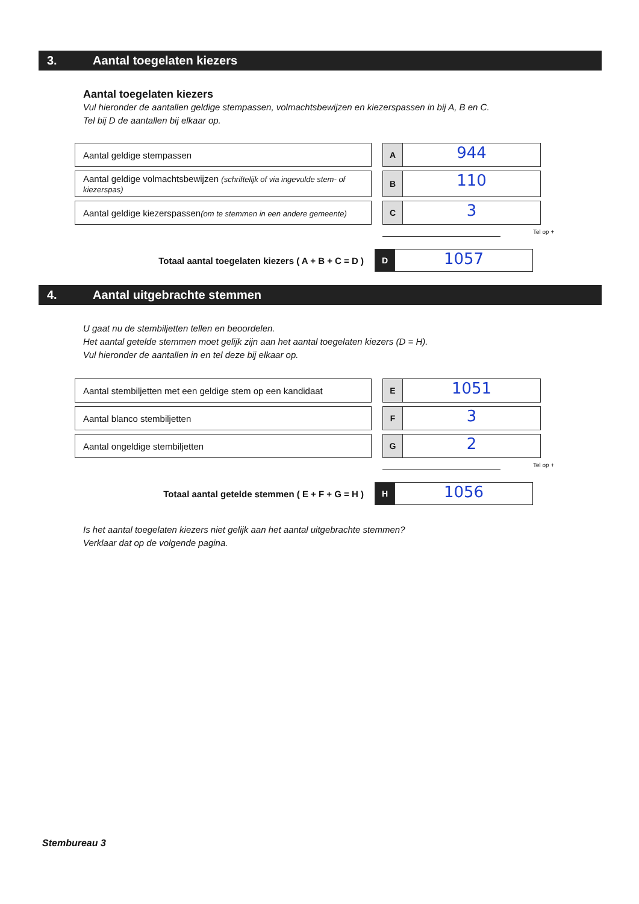3. Aantal toegelaten kiezers
Aantal toegelaten kiezers
Vul hieronder de aantallen geldige stempassen, volmachtsbewijzen en kiezerspassen in bij A, B en C.
Tel bij D de aantallen bij elkaar op.
Aantal geldige stempassen
A
944
Aantal geldige volmachtsbewijzen (schriftelijk of via ingevulde stem- of kiezerspas)
B
110
Aantal geldige kiezerspassen(om te stemmen in een andere gemeente)
C
3
Tel op +
Totaal aantal toegelaten kiezers ( A + B + C = D )
D
1057
4. Aantal uitgebrachte stemmen
U gaat nu de stembiljetten tellen en beoordelen.
Het aantal getelde stemmen moet gelijk zijn aan het aantal toegelaten kiezers (D = H).
Vul hieronder de aantallen in en tel deze bij elkaar op.
Aantal stembiljetten met een geldige stem op een kandidaat
E
1051
Aantal blanco stembiljetten
F
3
Aantal ongeldige stembiljetten
G
2
Tel op +
Totaal aantal getelde stemmen ( E + F + G = H )
H
1056
Is het aantal toegelaten kiezers niet gelijk aan het aantal uitgebrachte stemmen?
Verklaar dat op de volgende pagina.
Stembureau 3